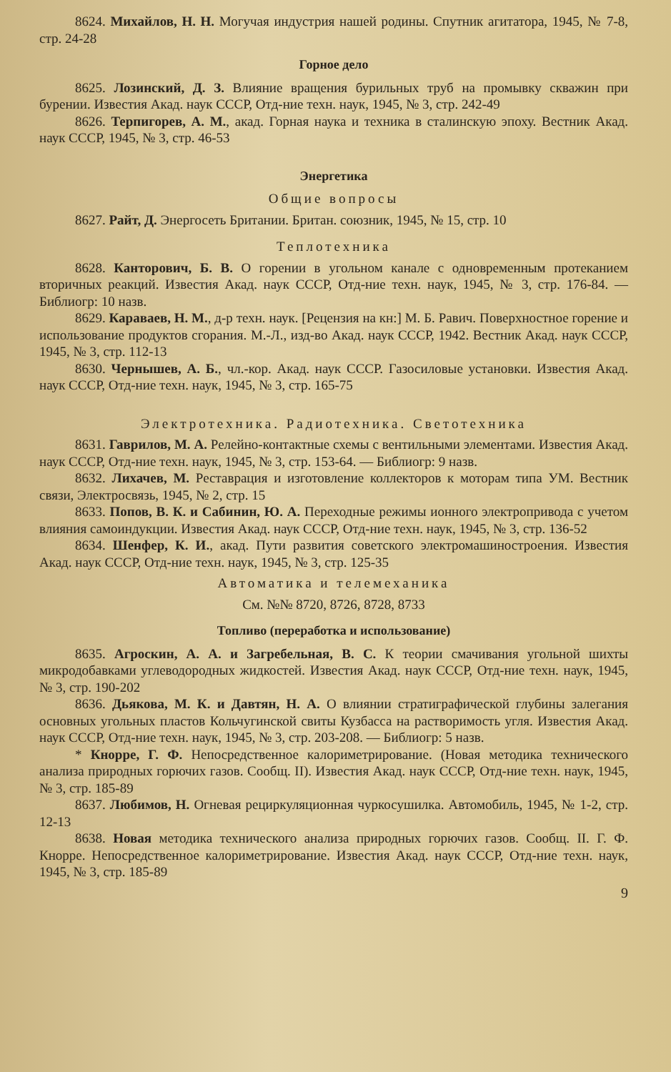8624. Михайлов, Н. Н. Могучая индустрия нашей родины. Спутник агитатора, 1945, № 7-8, стр. 24-28
Горное дело
8625. Лозинский, Д. З. Влияние вращения бурильных труб на промывку скважин при бурении. Известия Акад. наук СССР, Отд-ние техн. наук, 1945, № 3, стр. 242-49
8626. Терпигорев, А. М., акад. Горная наука и техника в сталинскую эпоху. Вестник Акад. наук СССР, 1945, № 3, стр. 46-53
Энергетика
Общие вопросы
8627. Райт, Д. Энергосеть Британии. Британ. союзник, 1945, № 15, стр. 10
Теплотехника
8628. Канторович, Б. В. О горении в угольном канале с одновременным протеканием вторичных реакций. Известия Акад. наук СССР, Отд-ние техн. наук, 1945, № 3, стр. 176-84. — Библиогр: 10 назв.
8629. Караваев, Н. М., д-р техн. наук. [Рецензия на кн:] М. Б. Равич. Поверхностное горение и использование продуктов сгорания. М.-Л., изд-во Акад. наук СССР, 1942. Вестник Акад. наук СССР, 1945, № 3, стр. 112-13
8630. Чернышев, А. Б., чл.-кор. Акад. наук СССР. Газосиловые установки. Известия Акад. наук СССР, Отд-ние техн. наук, 1945, № 3, стр. 165-75
Электротехника. Радиотехника. Светотехника
8631. Гаврилов, М. А. Релейно-контактные схемы с вентильными элементами. Известия Акад. наук СССР, Отд-ние техн. наук, 1945, № 3, стр. 153-64. — Библиогр: 9 назв.
8632. Лихачев, М. Реставрация и изготовление коллекторов к моторам типа УМ. Вестник связи, Электросвязь, 1945, № 2, стр. 15
8633. Попов, В. К. и Сабинин, Ю. А. Переходные режимы ионного электропривода с учетом влияния самоиндукции. Известия Акад. наук СССР, Отд-ние техн. наук, 1945, № 3, стр. 136-52
8634. Шенфер, К. И., акад. Пути развития советского электромашиностроения. Известия Акад. наук СССР, Отд-ние техн. наук, 1945, № 3, стр. 125-35
Автоматика и телемеханика
См. №№ 8720, 8726, 8728, 8733
Топливо (переработка и использование)
8635. Агроскин, А. А. и Загребельная, В. С. К теории смачивания угольной шихты микродобавками углеводородных жидкостей. Известия Акад. наук СССР, Отд-ние техн. наук, 1945, № 3, стр. 190-202
8636. Дьякова, М. К. и Давтян, Н. А. О влиянии стратиграфической глубины залегания основных угольных пластов Кольчугинской свиты Кузбасса на растворимость угля. Известия Акад. наук СССР, Отд-ние техн. наук, 1945, № 3, стр. 203-208. — Библиогр: 5 назв.
* Кнорре, Г. Ф. Непосредственное калориметрирование. (Новая методика технического анализа природных горючих газов. Сообщ. II). Известия Акад. наук СССР, Отд-ние техн. наук, 1945, № 3, стр. 185-89
8637. Любимов, Н. Огневая рециркуляционная чуркосушилка. Автомобиль, 1945, № 1-2, стр. 12-13
8638. Новая методика технического анализа природных горючих газов. Сообщ. II. Г. Ф. Кнорре. Непосредственное калориметрирование. Известия Акад. наук СССР, Отд-ние техн. наук, 1945, № 3, стр. 185-89
9